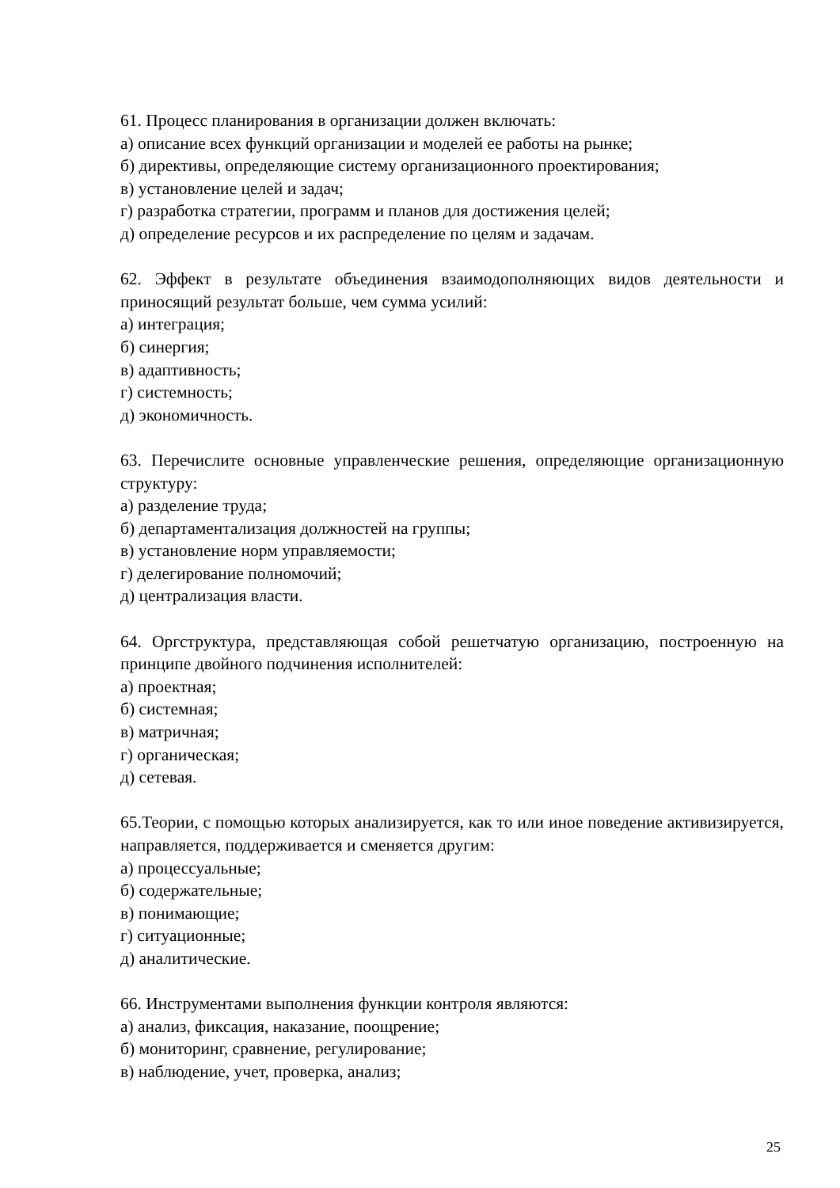61. Процесс планирования в организации должен включать:
а) описание всех функций организации и моделей ее работы на рынке;
б) директивы, определяющие систему организационного проектирования;
в) установление целей и задач;
г) разработка стратегии, программ и планов для достижения целей;
д) определение ресурсов и их распределение по целям и задачам.
62. Эффект в результате объединения взаимодополняющих видов деятельности и приносящий результат больше, чем сумма усилий:
а) интеграция;
б) синергия;
в) адаптивность;
г) системность;
д) экономичность.
63. Перечислите основные управленческие решения, определяющие организационную структуру:
а) разделение труда;
б) департаментализация должностей на группы;
в) установление норм управляемости;
г) делегирование полномочий;
д) централизация власти.
64. Оргструктура, представляющая собой решетчатую организацию, построенную на принципе двойного подчинения исполнителей:
а) проектная;
б) системная;
в) матричная;
г) органическая;
д) сетевая.
65.Теории, с помощью которых анализируется, как то или иное поведение активизируется, направляется, поддерживается и сменяется другим:
а) процессуальные;
б) содержательные;
в) понимающие;
г) ситуационные;
д) аналитические.
66. Инструментами выполнения функции контроля являются:
а) анализ, фиксация, наказание, поощрение;
б) мониторинг, сравнение, регулирование;
в) наблюдение, учет, проверка, анализ;
25